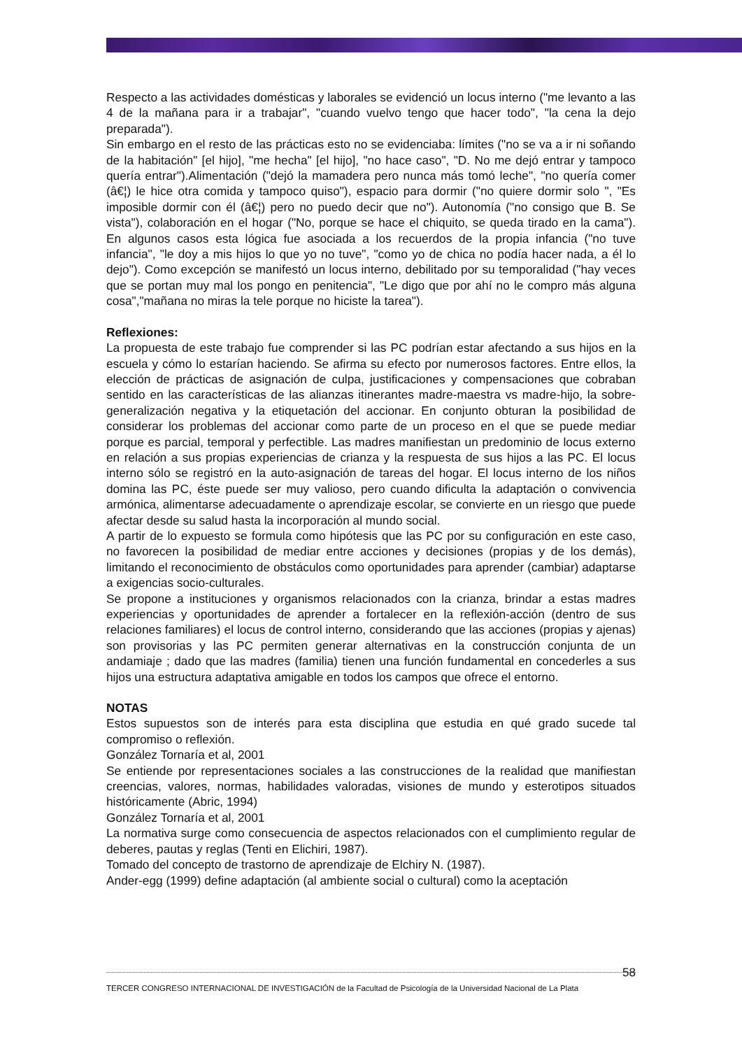Respecto a las actividades domésticas y laborales se evidenció un locus interno ("me levanto a las 4 de la mañana para ir a trabajar", "cuando vuelvo tengo que hacer todo", "la cena la dejo preparada").
Sin embargo en el resto de las prácticas esto no se evidenciaba: límites ("no se va a ir ni soñando de la habitación" [el hijo], "me hecha" [el hijo], "no hace caso", "D. No me dejó entrar y tampoco quería entrar").Alimentación ("dejó la mamadera pero nunca más tomó leche", "no quería comer (â€¦) le hice otra comida y tampoco quiso"), espacio para dormir ("no quiere dormir solo ", "Es imposible dormir con él (â€¦) pero no puedo decir que no"). Autonomía ("no consigo que B. Se vista"), colaboración en el hogar ("No, porque se hace el chiquito, se queda tirado en la cama"). En algunos casos esta lógica fue asociada a los recuerdos de la propia infancia ("no tuve infancia", "le doy a mis hijos lo que yo no tuve", "como yo de chica no podía hacer nada, a él lo dejo"). Como excepción se manifestó un locus interno, debilitado por su temporalidad ("hay veces que se portan muy mal los pongo en penitencia", "Le digo que por ahí no le compro más alguna cosa","mañana no miras la tele porque no hiciste la tarea").
Reflexiones:
La propuesta de este trabajo fue comprender si las PC podrían estar afectando a sus hijos en la escuela y cómo lo estarían haciendo. Se afirma su efecto por numerosos factores. Entre ellos, la elección de prácticas de asignación de culpa, justificaciones y compensaciones que cobraban sentido en las características de las alianzas itinerantes madre-maestra vs madre-hijo, la sobre-generalización negativa y la etiquetación del accionar. En conjunto obturan la posibilidad de considerar los problemas del accionar como parte de un proceso en el que se puede mediar porque es parcial, temporal y perfectible. Las madres manifiestan un predominio de locus externo en relación a sus propias experiencias de crianza y la respuesta de sus hijos a las PC. El locus interno sólo se registró en la auto-asignación de tareas del hogar. El locus interno de los niños domina las PC, éste puede ser muy valioso, pero cuando dificulta la adaptación o convivencia armónica, alimentarse adecuadamente o aprendizaje escolar, se convierte en un riesgo que puede afectar desde su salud hasta la incorporación al mundo social.
A partir de lo expuesto se formula como hipótesis que las PC por su configuración en este caso, no favorecen la posibilidad de mediar entre acciones y decisiones (propias y de los demás), limitando el reconocimiento de obstáculos como oportunidades para aprender (cambiar) adaptarse a exigencias socio-culturales.
Se propone a instituciones y organismos relacionados con la crianza, brindar a estas madres experiencias y oportunidades de aprender a fortalecer en la reflexión-acción (dentro de sus relaciones familiares) el locus de control interno, considerando que las acciones (propias y ajenas) son provisorias y las PC permiten generar alternativas en la construcción conjunta de un andamiaje ; dado que las madres (familia) tienen una función fundamental en concederles a sus hijos una estructura adaptativa amigable en todos los campos que ofrece el entorno.
NOTAS
Estos supuestos son de interés para esta disciplina que estudia en qué grado sucede tal compromiso o reflexión.
González Tornaría et al, 2001
Se entiende por representaciones sociales a las construcciones de la realidad que manifiestan creencias, valores, normas, habilidades valoradas, visiones de mundo y esterotipos situados históricamente (Abric, 1994)
González Tornaría et al, 2001
La normativa surge como consecuencia de aspectos relacionados con el cumplimiento regular de deberes, pautas y reglas (Tenti en Elichiri, 1987).
Tomado del concepto de trastorno de aprendizaje de Elchiry N. (1987).
Ander-egg (1999) define adaptación (al ambiente social o cultural) como la aceptación
58
TERCER CONGRESO INTERNACIONAL DE INVESTIGACIÓN de la Facultad de Psicología de la Universidad Nacional de La Plata